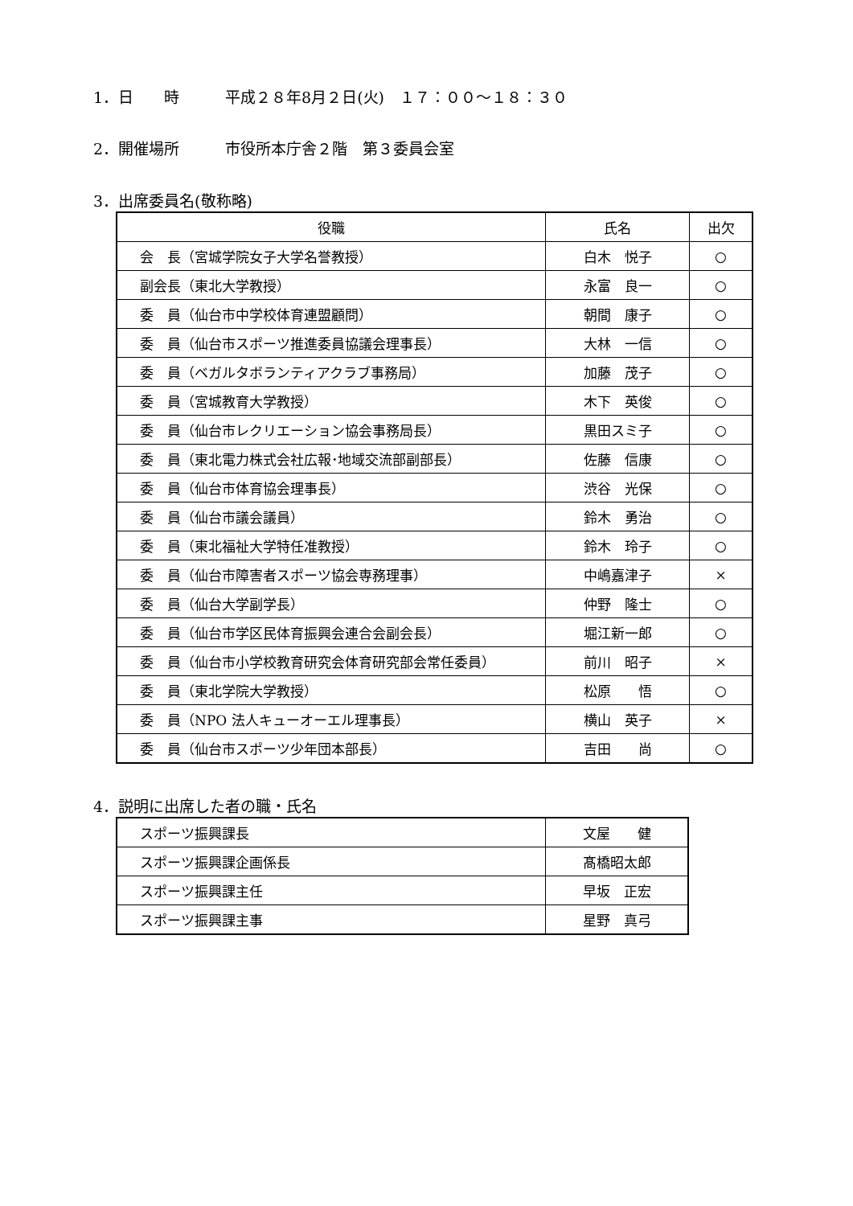1．日　　時　　　平成２８年8月２日(火)　１７：００～１８：３０
2．開催場所　　　市役所本庁舎２階　第３委員会室
3．出席委員名(敬称略)
| 役職 | 氏名 | 出欠 |
| --- | --- | --- |
| 会 長（宮城学院女子大学名誉教授） | 白木 悦子 | ○ |
| 副会長（東北大学教授） | 永富 良一 | ○ |
| 委 員（仙台市中学校体育連盟顧問） | 朝間 康子 | ○ |
| 委 員（仙台市スポーツ推進委員協議会理事長） | 大林 一信 | ○ |
| 委 員（ベガルタボランティアクラブ事務局） | 加藤 茂子 | ○ |
| 委 員（宮城教育大学教授） | 木下 英俊 | ○ |
| 委 員（仙台市レクリエーション協会事務局長） | 黒田スミ子 | ○ |
| 委 員（東北電力株式会社広報･地域交流部副部長） | 佐藤 信康 | ○ |
| 委 員（仙台市体育協会理事長） | 渋谷 光保 | ○ |
| 委 員（仙台市議会議員） | 鈴木 勇治 | ○ |
| 委 員（東北福祉大学特任准教授） | 鈴木 玲子 | ○ |
| 委 員（仙台市障害者スポーツ協会専務理事） | 中嶋嘉津子 | × |
| 委 員（仙台大学副学長） | 仲野 隆士 | ○ |
| 委 員（仙台市学区民体育振興会連合会副会長） | 堀江新一郎 | ○ |
| 委 員（仙台市小学校教育研究会体育研究部会常任委員） | 前川 昭子 | × |
| 委 員（東北学院大学教授） | 松原 悟 | ○ |
| 委 員（NPO 法人キューオーエル理事長） | 横山 英子 | × |
| 委 員（仙台市スポーツ少年団本部長） | 吉田 尚 | ○ |
4．説明に出席した者の職・氏名
| スポーツ振興課長 | 文屋 健 |
| スポーツ振興課企画係長 | 髙橋昭太郎 |
| スポーツ振興課主任 | 早坂 正宏 |
| スポーツ振興課主事 | 星野 真弓 |